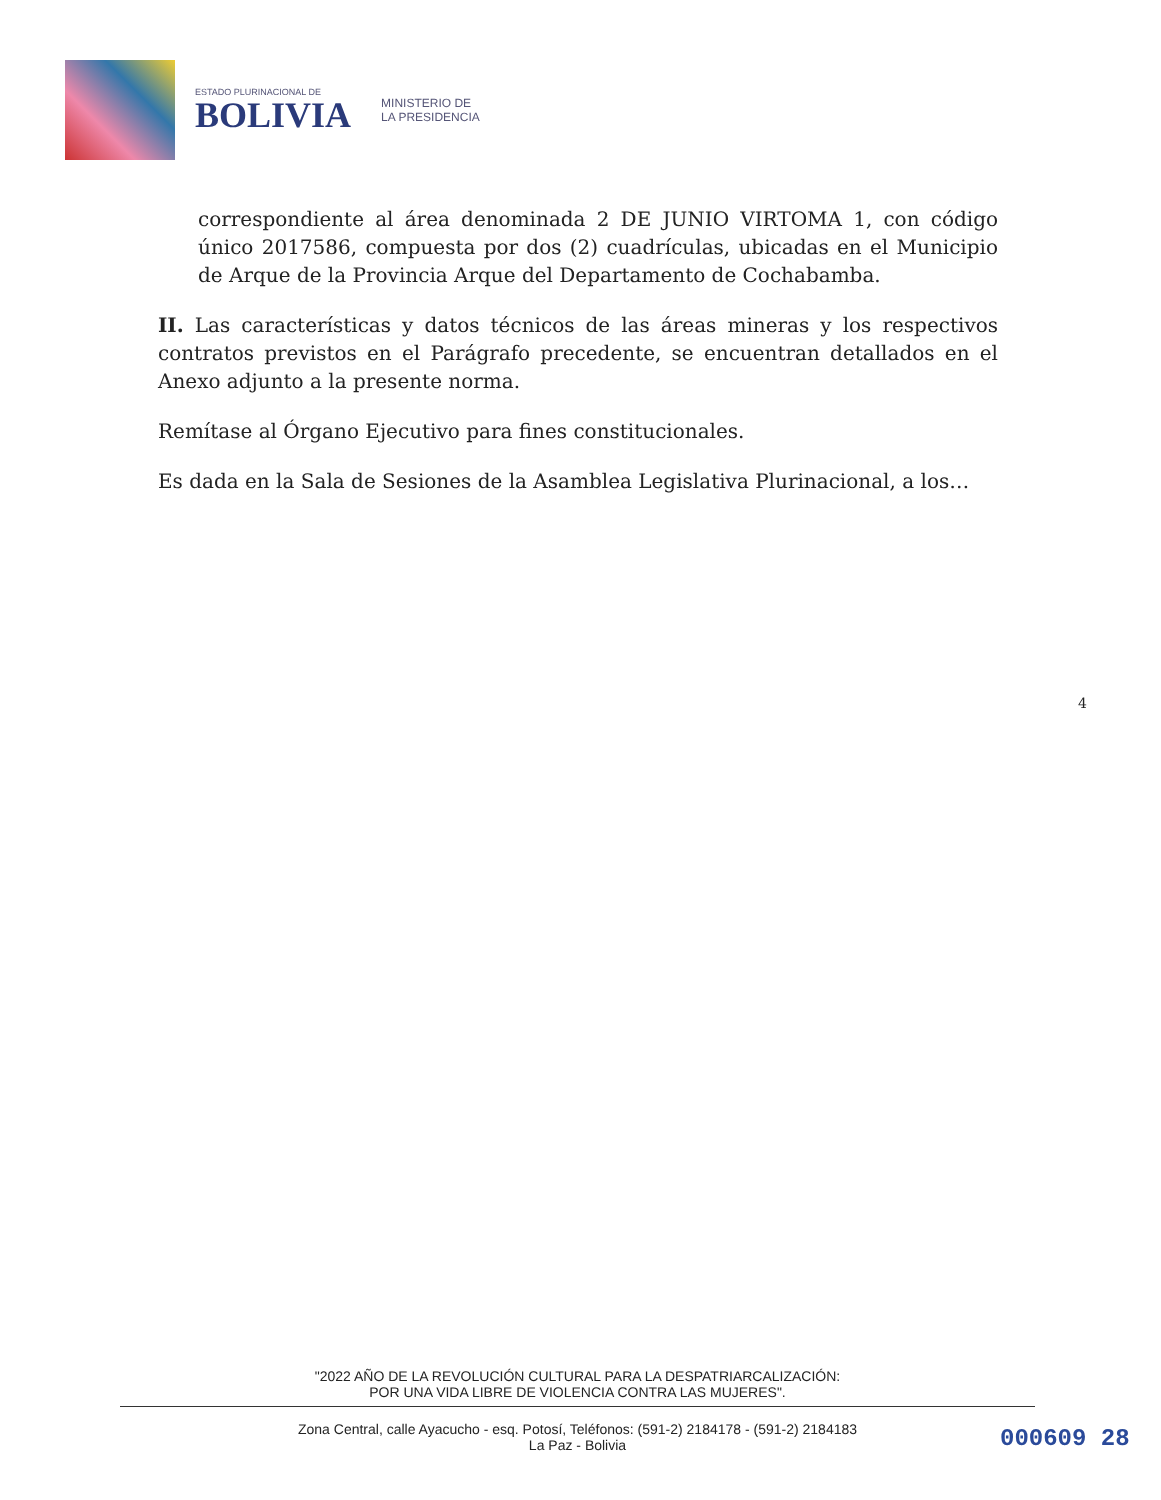ESTADO PLURINACIONAL DE
BOLIVIA
MINISTERIO DE
LA PRESIDENCIA
correspondiente al área denominada 2 DE JUNIO VIRTOMA 1, con código único 2017586, compuesta por dos (2) cuadrículas, ubicadas en el Municipio de Arque de la Provincia Arque del Departamento de Cochabamba.
II. Las características y datos técnicos de las áreas mineras y los respectivos contratos previstos en el Parágrafo precedente, se encuentran detallados en el Anexo adjunto a la presente norma.
Remítase al Órgano Ejecutivo para fines constitucionales.
Es dada en la Sala de Sesiones de la Asamblea Legislativa Plurinacional, a los…
4
"2022 AÑO DE LA REVOLUCIÓN CULTURAL PARA LA DESPATRIARCALIZACIÓN:
POR UNA VIDA LIBRE DE VIOLENCIA CONTRA LAS MUJERES".
Zona Central, calle Ayacucho - esq. Potosí, Teléfonos: (591-2) 2184178 - (591-2) 2184183
La Paz - Bolivia
000609 28